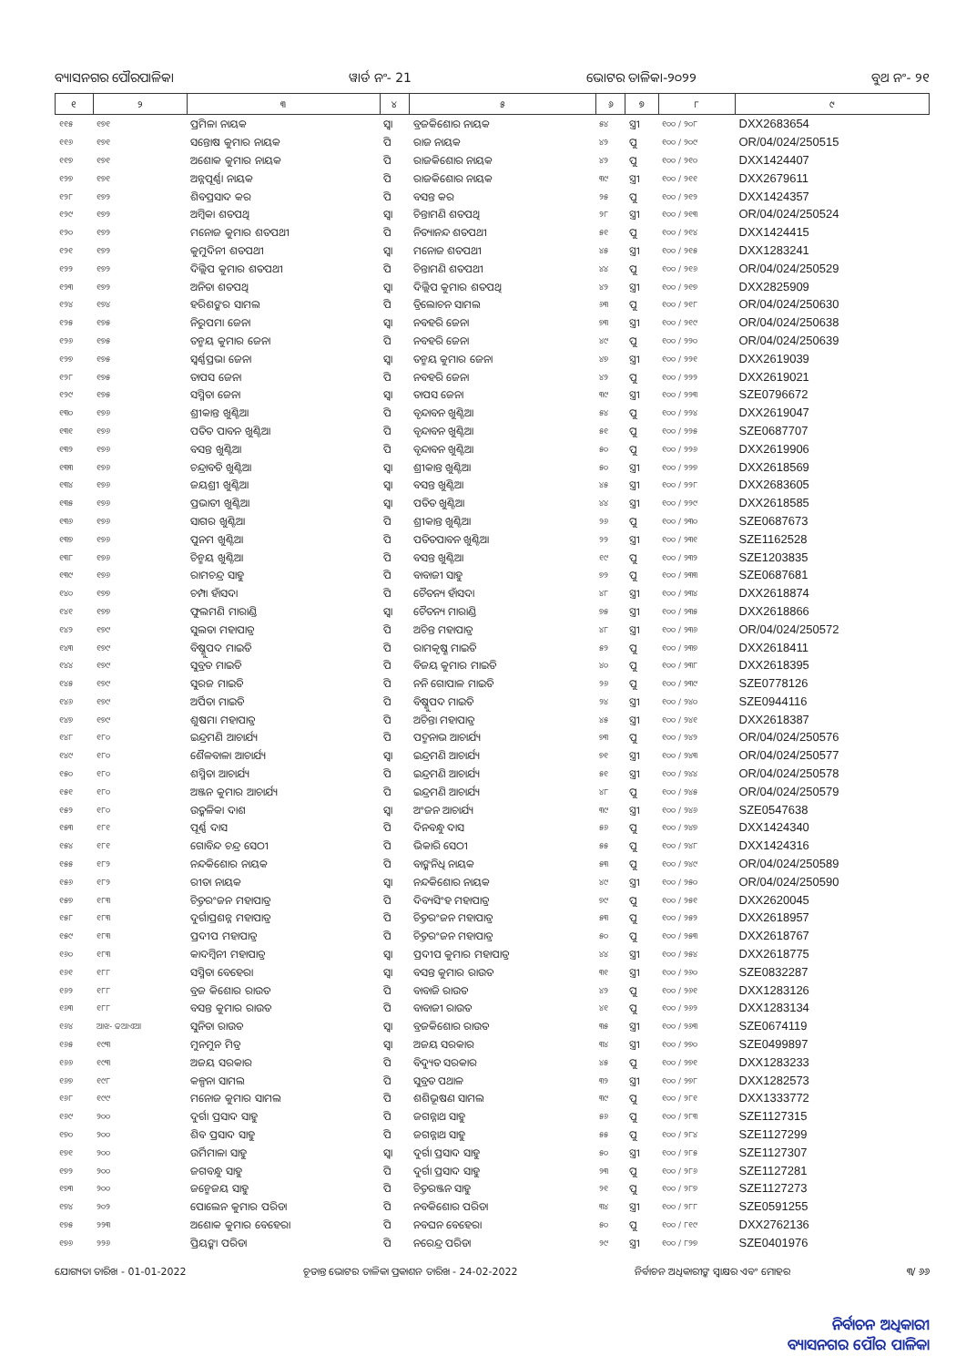ବ୍ୟାସନଗର ପୌରପାଳିକା ୱାର୍ଡ ନଂ- 21 ଭୋଟର ତାଳିକା-୨୦୨୨ ବୁଥ ନଂ- ୨୧
| ୧ | ୨ | ୩ | ୪ | ୫ | ୬ | ୭ | ୮ | ୯ |
| --- | --- | --- | --- | --- | --- | --- | --- | --- |
| ୧୧୫ | ୧୭୧ | ପ୍ରମିଳା ନାୟକ | ସ୍ୱା | ବ୍ରଜକିଶୋର ନାୟକ | ୫୪ | ସ୍ତ୍ରୀ | ୧୦୦ / ୨୦୮ | DXX2683654 |
| ୧୧୬ | ୧୭୧ | ସନ୍ତୋଷ କୁମାର ନାୟକ | ପି | ରାଜ ନାୟକ | ୪୨ | ପୁ | ୧୦୦ / ୨୦୯ | OR/04/024/250515 |
| ୧୧୭ | ୧୭୧ | ଅଶୋକ କୁମାର ନାୟକ | ପି | ରାଜକିଶୋର ନାୟକ | ୪୨ | ପୁ | ୧୦୦ / ୨୧୦ | DXX1424407 |
| ୧୨୭ | ୧୭୧ | ଅନ୍ନପୂର୍ଣ୍ଣା ନାୟକ | ପି | ରାଜକିଶୋର ନାୟକ | ୩୯ | ସ୍ତ୍ରୀ | ୧୦୦ / ୨୧୧ | DXX2679611 |
| ୧୨୮ | ୧୭୨ | ଶିବପ୍ରସାଦ କର | ପି | ବସନ୍ତ କର | ୨୫ | ପୁ | ୧୦୦ / ୨୧୨ | DXX1424357 |
| ୧୨୯ | ୧୭୨ | ଅମ୍ବିକା ଶତପଥି | ସ୍ୱା | ଚିନ୍ତାମଣି ଶତପଥି | ୨୮ | ସ୍ତ୍ରୀ | ୧୦୦ / ୨୧୩ | OR/04/024/250524 |
| ୧୨୦ | ୧୭୨ | ମନୋଜ କୁମାର ଶତପଥୀ | ପି | ନିତ୍ୟାନନ୍ଦ ଶତପଥୀ | ୫୧ | ପୁ | ୧୦୦ / ୨୧୪ | DXX1424415 |
| ୧୨୧ | ୧୭୨ | କୁମୁଦିନୀ ଶତପଥୀ | ସ୍ୱା | ମନୋଜ ଶତପଥୀ | ୪୫ | ସ୍ତ୍ରୀ | ୧୦୦ / ୨୧୫ | DXX1283241 |
| ୧୨୨ | ୧୭୨ | ଦିଲ୍ଲିପ କୁମାର ଶତପଥୀ | ପି | ଚିନ୍ତାମଣି ଶତପଥୀ | ୪୪ | ପୁ | ୧୦୦ / ୨୧୬ | OR/04/024/250529 |
| ୧୨୩ | ୧୭୨ | ଅନିତା ଶତପଥି | ସ୍ୱା | ଦିଲ୍ଲିପ କୁମାର ଶତପଥି | ୪୨ | ସ୍ତ୍ରୀ | ୧୦୦ / ୨୧୭ | DXX2825909 |
| ୧୨୪ | ୧୭୪ | ହରିଶଙ୍କର ସାମଲ | ପି | ତ୍ରିଲୋଚନ ସାମଲ | ୬୩ | ପୁ | ୧୦୦ / ୨୧୮ | OR/04/024/250630 |
| ୧୨୫ | ୧୭୫ | ନିରୁପମା ଜେନା | ସ୍ୱା | ନବହରି ଜେନା | ୭୩ | ସ୍ତ୍ରୀ | ୧୦୦ / ୨୧୯ | OR/04/024/250638 |
| ୧୨୬ | ୧୭୫ | ତନ୍ମୟ କୁମାର ଜେନା | ପି | ନବହରି ଜେନା | ୪୯ | ପୁ | ୧୦୦ / ୨୨୦ | OR/04/024/250639 |
| ୧୨୭ | ୧୭୫ | ସ୍ୱର୍ଣ୍ଣପ୍ରଭା ଜେନା | ସ୍ୱା | ତନ୍ମୟ କୁମାର ଜେନା | ୪୭ | ସ୍ତ୍ରୀ | ୧୦୦ / ୨୨୧ | DXX2619039 |
| ୧୨୮ | ୧୭୫ | ତାପସ ଜେନା | ପି | ନବହରି ଜେନା | ୪୨ | ପୁ | ୧୦୦ / ୨୨୨ | DXX2619021 |
| ୧୨୯ | ୧୭୫ | ସସ୍ମିତା ଜେନା | ସ୍ୱା | ତାପସ ଜେନା | ୩୯ | ସ୍ତ୍ରୀ | ୧୦୦ / ୨୨୩ | SZE0796672 |
| ୧୩୦ | ୧୭୬ | ଶ୍ରୀକାନ୍ତ ଖୁଣ୍ଟିଆ | ପି | ବୃନ୍ଦାବନ ଖୁଣ୍ଟିଆ | ୫୪ | ପୁ | ୧୦୦ / ୨୨୪ | DXX2619047 |
| ୧୩୧ | ୧୭୬ | ପତିତ ପାବନ ଖୁଣ୍ଟିଆ | ପି | ବୃନ୍ଦାବନ ଖୁଣ୍ଟିଆ | ୫୧ | ପୁ | ୧୦୦ / ୨୨୫ | SZE0687707 |
| ୧୩୨ | ୧୭୬ | ବସନ୍ତ ଖୁଣ୍ଟିଆ | ପି | ବୃନ୍ଦାବନ ଖୁଣ୍ଟିଆ | ୫୦ | ପୁ | ୧୦୦ / ୨୨୬ | DXX2619906 |
| ୧୩୩ | ୧୭୬ | ଚନ୍ଦ୍ରାବତି ଖୁଣ୍ଟିଆ | ସ୍ୱା | ଶ୍ରୀକାନ୍ତ ଖୁଣ୍ଟିଆ | ୫୦ | ସ୍ତ୍ରୀ | ୧୦୦ / ୨୨୭ | DXX2618569 |
| ୧୩୪ | ୧୭୬ | ଜୟଶ୍ରୀ ଖୁଣ୍ଟିଆ | ସ୍ୱା | ବସନ୍ତ ଖୁଣ୍ଟିଆ | ୪୫ | ସ୍ତ୍ରୀ | ୧୦୦ / ୨୨୮ | DXX2683605 |
| ୧୩୫ | ୧୭୬ | ପ୍ରଭାତୀ ଖୁଣ୍ଟିଆ | ସ୍ୱା | ପତିତ ଖୁଣ୍ଟିଆ | ୪୪ | ସ୍ତ୍ରୀ | ୧୦୦ / ୨୨୯ | DXX2618585 |
| ୧୩୬ | ୧୭୬ | ସାଗର ଖୁଣ୍ଟିଆ | ପି | ଶ୍ରୀକାନ୍ତ ଖୁଣ୍ଟିଆ | ୨୬ | ପୁ | ୧୦୦ / ୨୩୦ | SZE0687673 |
| ୧୩୭ | ୧୭୬ | ପୁନମ ଖୁଣ୍ଟିଆ | ପି | ପତିତପାବନ ଖୁଣ୍ଟିଆ | ୨୨ | ସ୍ତ୍ରୀ | ୧୦୦ / ୨୩୧ | SZE1162528 |
| ୧୩୮ | ୧୭୬ | ଚିନ୍ମୟ ଖୁଣ୍ଟିଆ | ପି | ବସନ୍ତ ଖୁଣ୍ଟିଆ | ୧୯ | ପୁ | ୧୦୦ / ୨୩୨ | SZE1203835 |
| ୧୩୯ | ୧୭୬ | ରାମଚନ୍ଦ୍ର ସାହୁ | ପି | ବାବାଜୀ ସାହୁ | ୭୨ | ପୁ | ୧୦୦ / ୨୩୩ | SZE0687681 |
| ୧୪୦ | ୧୭୭ | ଚମ୍ପା ହାଁସଦା | ପି | ଚୈତନ୍ୟ ହାଁସଦା | ୪୮ | ସ୍ତ୍ରୀ | ୧୦୦ / ୨୩୪ | DXX2618874 |
| ୧୪୧ | ୧୭୭ | ଫୁଲମଣି ମାରାଣ୍ଡି | ସ୍ୱା | ଚୈତନ୍ୟ ମାରାଣ୍ଡି | ୭୫ | ସ୍ତ୍ରୀ | ୧୦୦ / ୨୩୫ | DXX2618866 |
| ୧୪୨ | ୧୭୯ | ସୁଲତା ମହାପାତ୍ର | ପି | ଅଚିନ୍ତ ମହାପାତ୍ର | ୪୮ | ସ୍ତ୍ରୀ | ୧୦୦ / ୨୩୬ | OR/04/024/250572 |
| ୧୪୩ | ୧୭୯ | ବିଷ୍ଣୁପଦ ମାଇତି | ପି | ରାମକୃଷ୍ଣ ମାଇତି | ୫୨ | ପୁ | ୧୦୦ / ୨୩୭ | DXX2618411 |
| ୧୪୪ | ୧୭୯ | ସୁବ୍ରତ ମାଇତି | ପି | ବିଜୟ କୁମାର ମାଇତି | ୪୦ | ପୁ | ୧୦୦ / ୨୩୮ | DXX2618395 |
| ୧୪୫ | ୧୭୯ | ସୁରଜ ମାଇତି | ପି | ନନି ଗୋପାଳ ମାଇତି | ୨୬ | ପୁ | ୧୦୦ / ୨୩୯ | SZE0778126 |
| ୧୪୬ | ୧୭୯ | ଅର୍ପିତା ମାଇତି | ପି | ବିଷ୍ଣୁପଦ ମାଇତି | ୨୪ | ସ୍ତ୍ରୀ | ୧୦୦ / ୨୪୦ | SZE0944116 |
| ୧୪୭ | ୧୭୯ | ଶୁଷମା ମହାପାତ୍ର | ପି | ଅଚିନ୍ତା ମହାପାତ୍ର | ୪୫ | ସ୍ତ୍ରୀ | ୧୦୦ / ୨୪୧ | DXX2618387 |
| ୧୪୮ | ୧୮୦ | ଇନ୍ଦ୍ରମଣି ଆଚାର୍ଯ୍ୟ | ପି | ପଦ୍ମନାଭ ଆଚାର୍ଯ୍ୟ | ୭୩ | ପୁ | ୧୦୦ / ୨୪୨ | OR/04/024/250576 |
| ୧୪୯ | ୧୮୦ | ଶୈଳବାଳା ଆଚାର୍ଯ୍ୟ | ସ୍ୱା | ଇନ୍ଦ୍ରମଣି ଆଚାର୍ଯ୍ୟ | ୭୧ | ସ୍ତ୍ରୀ | ୧୦୦ / ୨୪୩ | OR/04/024/250577 |
| ୧୫୦ | ୧୮୦ | ଶସ୍ମିତା ଆଚାର୍ଯ୍ୟ | ପି | ଇନ୍ଦ୍ରମଣି ଆଚାର୍ଯ୍ୟ | ୫୧ | ସ୍ତ୍ରୀ | ୧୦୦ / ୨୪୪ | OR/04/024/250578 |
| ୧୫୧ | ୧୮୦ | ଅଞ୍ଜନ କୁମାର ଆଚାର୍ଯ୍ୟ | ପି | ଇନ୍ଦ୍ରମଣି ଆଚାର୍ଯ୍ୟ | ୪୮ | ପୁ | ୧୦୦ / ୨୪୫ | OR/04/024/250579 |
| ୧୫୨ | ୧୮୦ | ଉତ୍କଳିକା ଦାଶ | ସ୍ୱା | ଅଂଜନ ଆଚାର୍ଯ୍ୟ | ୩୯ | ସ୍ତ୍ରୀ | ୧୦୦ / ୨୪୬ | SZE0547638 |
| ୧୫୩ | ୧୮୧ | ପୂର୍ଣ୍ଣ ଦାସ | ପି | ଦିନବନ୍ଧୁ ଦାସ | ୫୬ | ପୁ | ୧୦୦ / ୨୪୭ | DXX1424340 |
| ୧୫୪ | ୧୮୧ | ଗୋବିନ୍ଦ ଚନ୍ଦ୍ର ସେଠୀ | ପି | ଭିକାରି ସେଠୀ | ୫୫ | ପୁ | ୧୦୦ / ୨୪୮ | DXX1424316 |
| ୧୫୫ | ୧୮୨ | ନନ୍ଦକିଶୋର ନାୟକ | ପି | ବାଙ୍କନିଧି ନାୟକ | ୫୩ | ପୁ | ୧୦୦ / ୨୪୯ | OR/04/024/250589 |
| ୧୫୬ | ୧୮୨ | ରୀତା ନାୟକ | ସ୍ୱା | ନନ୍ଦକିଶୋର ନାୟକ | ୪୯ | ସ୍ତ୍ରୀ | ୧୦୦ / ୨୫୦ | OR/04/024/250590 |
| ୧୫୭ | ୧୮୩ | ଚିତ୍ତରଂଜନ ମହାପାତ୍ର | ପି | ଦିବ୍ୟସିଂହ ମହାପାତ୍ର | ୭୯ | ପୁ | ୧୦୦ / ୨୫୧ | DXX2620045 |
| ୧୫୮ | ୧୮୩ | ଦୁର୍ଗାପ୍ରଶନ୍ନ ମହାପାତ୍ର | ପି | ଚିତ୍ତରଂଜନ ମହାପାତ୍ର | ୫୩ | ପୁ | ୧୦୦ / ୨୫୨ | DXX2618957 |
| ୧୫୯ | ୧୮୩ | ପ୍ରଦୀପ ମହାପାତ୍ର | ପି | ଚିତ୍ତରଂଜନ ମହାପାତ୍ର | ୫୦ | ପୁ | ୧୦୦ / ୨୫୩ | DXX2618767 |
| ୧୬୦ | ୧୮୩ | କାଦମ୍ବିନୀ ମହାପାତ୍ର | ସ୍ୱା | ପ୍ରଦୀପ କୁମାର ମହାପାତ୍ର | ୪୪ | ସ୍ତ୍ରୀ | ୧୦୦ / ୨୫୪ | DXX2618775 |
| ୧୬୧ | ୧୮୮ | ସସ୍ମିତା ବେହେରା | ସ୍ୱା | ବସନ୍ତ କୁମାର ରାଉତ | ୩୧ | ସ୍ତ୍ରୀ | ୧୦୦ / ୨୬୦ | SZE0832287 |
| ୧୬୨ | ୧୮୮ | ବ୍ରଜ କିଶୋର ରାଉତ | ପି | ବାବାଜି ରାଉତ | ୪୨ | ପୁ | ୧୦୦ / ୨୬୧ | DXX1283126 |
| ୧୬୩ | ୧୮୮ | ବସନ୍ତ କୁମାର ରାଉତ | ପି | ବାବାଜୀ ରାଉତ | ୪୧ | ପୁ | ୧୦୦ / ୨୬୨ | DXX1283134 |
| ୧୬୪ | ଆଝ- ଢଆଏଆ | ସୁନିତା ରାଉତ | ସ୍ୱା | ବ୍ରଜକିଶୋର ରାଉତ | ୩୫ | ସ୍ତ୍ରୀ | ୧୦୦ / ୨୬୩ | SZE0674119 |
| ୧୬୫ | ୧୯୩ | ମୁନମୁନ ମିତ୍ର | ସ୍ୱା | ଅଜୟ ସରକାର | ୩୪ | ସ୍ତ୍ରୀ | ୧୦୦ / ୨୭୦ | SZE0499897 |
| ୧୬୬ | ୧୯୩ | ଅଜୟ ସରକାର | ପି | ବିଦ୍ୟୁତ ସରକାର | ୪୫ | ପୁ | ୧୦୦ / ୨୭୧ | DXX1283233 |
| ୧୬୭ | ୧୯୮ | କଳ୍ପନା ସାମଲ | ପି | ସୁବ୍ରତ ପଥାଳ | ୩୨ | ସ୍ତ୍ରୀ | ୧୦୦ / ୨୭୮ | DXX1282573 |
| ୧୬୮ | ୧୯୯ | ମନୋଜ କୁମାର ସାମଲ | ପି | ଶଶିଭୂଷଣ ସାମଲ | ୩୯ | ପୁ | ୧୦୦ / ୨୮୧ | DXX1333772 |
| ୧୬୯ | ୨୦୦ | ଦୁର୍ଗା ପ୍ରସାଦ ସାହୁ | ପି | ଜଗନ୍ନାଥ ସାହୁ | ୫୬ | ପୁ | ୧୦୦ / ୨୮୩ | SZE1127315 |
| ୧୭୦ | ୨୦୦ | ଶିବ ପ୍ରସାଦ ସାହୁ | ପି | ଜଗନ୍ନାଥ ସାହୁ | ୫୫ | ପୁ | ୧୦୦ / ୨୮୪ | SZE1127299 |
| ୧୭୧ | ୨୦୦ | ଉର୍ମିମାଳା ସାହୁ | ସ୍ୱା | ଦୁର୍ଗା ପ୍ରସାଦ ସାହୁ | ୫୦ | ସ୍ତ୍ରୀ | ୧୦୦ / ୨୮୫ | SZE1127307 |
| ୧୭୨ | ୨୦୦ | ଜଗବନ୍ଧୁ ସାହୁ | ପି | ଦୁର୍ଗା ପ୍ରସାଦ ସାହୁ | ୨୩ | ପୁ | ୧୦୦ / ୨୮୬ | SZE1127281 |
| ୧୭୩ | ୨୦୦ | ଜନ୍ମେଜୟ ସାହୁ | ପି | ଚିତ୍ତରଞ୍ଜନ ସାହୁ | ୨୧ | ପୁ | ୧୦୦ / ୨୮୭ | SZE1127273 |
| ୧୭୪ | ୨୦୨ | ପୋଲେନ କୁମାର ପରିଡା | ପି | ନବକିଶୋର ପରିଡା | ୩୪ | ସ୍ତ୍ରୀ | ୧୦୦ / ୨୮୮ | SZE0591255 |
| ୧୭୫ | ୨୨୩ | ଅଶୋକ କୁମାର ବେହେରା | ପି | ନବଘନ ବେହେରା | ୫୦ | ପୁ | ୧୦୦ / ୮୧୯ | DXX2762136 |
| ୧୭୬ | ୨୨୬ | ପ୍ରିୟଙ୍କା ପରିଡା | ପି | ନରେନ୍ଦ୍ର ପରିଡା | ୨୯ | ସ୍ତ୍ରୀ | ୧୦୦ / ୮୨୭ | SZE0401976 |
ଯୋଗ୍ୟତା ତାରିଖ - 01-01-2022 ଚୂଡାନ୍ତ ଭୋଟର ତାଳିକା ପ୍ରକାଶନ ତାରିଖ - 24-02-2022 ନିର୍ବାଚନ ଅଧିକାରୀଙ୍କ ସ୍ୱାକ୍ଷର ଏବଂ ମୋହର ୩/ ୬୬
ନିର୍ବାଚନ ଅଧିକାରୀ
ବ୍ୟାସନଗର ପୌର ପାଳିକା